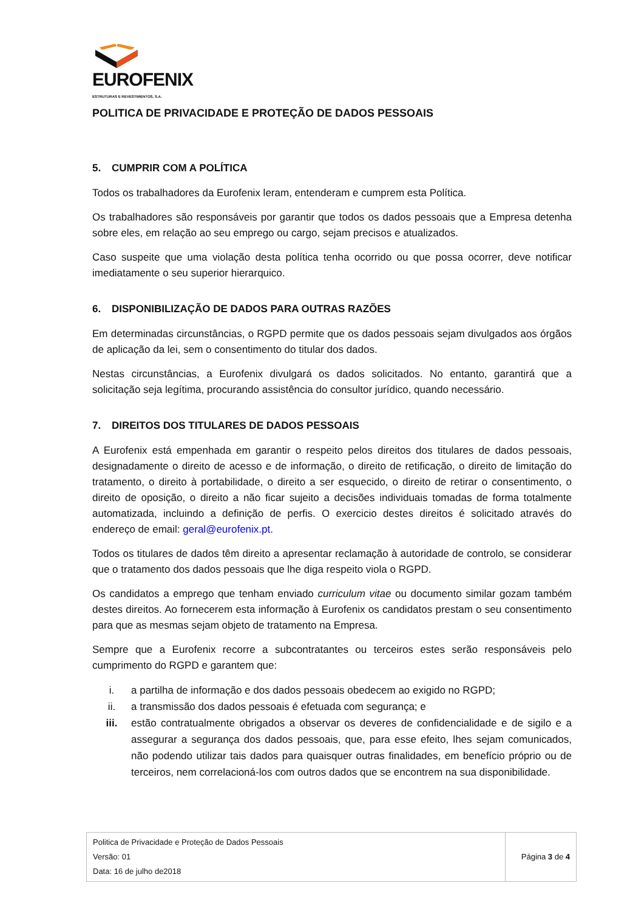EUROFENIX
ESTRUTURAS E REVESTIMENTOS, S.A.
POLITICA DE PRIVACIDADE E PROTEÇÃO DE DADOS PESSOAIS
5. CUMPRIR COM A POLÍTICA
Todos os trabalhadores da Eurofenix leram, entenderam e cumprem esta Política.
Os trabalhadores são responsáveis por garantir que todos os dados pessoais que a Empresa detenha sobre eles, em relação ao seu emprego ou cargo, sejam precisos e atualizados.
Caso suspeite que uma violação desta política tenha ocorrido ou que possa ocorrer, deve notificar imediatamente o seu superior hierarquico.
6. DISPONIBILIZAÇÃO DE DADOS PARA OUTRAS RAZÕES
Em determinadas circunstâncias, o RGPD permite que os dados pessoais sejam divulgados aos órgãos de aplicação da lei, sem o consentimento do titular dos dados.
Nestas circunstâncias, a Eurofenix divulgará os dados solicitados. No entanto, garantirá que a solicitação seja legítima, procurando assistência do consultor jurídico, quando necessário.
7. DIREITOS DOS TITULARES DE DADOS PESSOAIS
A Eurofenix está empenhada em garantir o respeito pelos direitos dos titulares de dados pessoais, designadamente o direito de acesso e de informação, o direito de retificação, o direito de limitação do tratamento, o direito à portabilidade, o direito a ser esquecido, o direito de retirar o consentimento, o direito de oposição, o direito a não ficar sujeito a decisões individuais tomadas de forma totalmente automatizada, incluindo a definição de perfis. O exercicio destes direitos é solicitado através do endereço de email: geral@eurofenix.pt.
Todos os titulares de dados têm direito a apresentar reclamação à autoridade de controlo, se considerar que o tratamento dos dados pessoais que lhe diga respeito viola o RGPD.
Os candidatos a emprego que tenham enviado curriculum vitae ou documento similar gozam também destes direitos. Ao fornecerem esta informação à Eurofenix os candidatos prestam o seu consentimento para que as mesmas sejam objeto de tratamento na Empresa.
Sempre que a Eurofenix recorre a subcontratantes ou terceiros estes serão responsáveis pelo cumprimento do RGPD e garantem que:
i. a partilha de informação e dos dados pessoais obedecem ao exigido no RGPD;
ii. a transmissão dos dados pessoais é efetuada com segurança; e
iii. estão contratualmente obrigados a observar os deveres de confidencialidade e de sigilo e a assegurar a segurança dos dados pessoais, que, para esse efeito, lhes sejam comunicados, não podendo utilizar tais dados para quaisquer outras finalidades, em benefício próprio ou de terceiros, nem correlacioná-los com outros dados que se encontrem na sua disponibilidade.
| Politica de Privacidade e Proteção de Dados Pessoais Versão: 01 Data: 16 de julho de2018 | Página 3 de 4 |